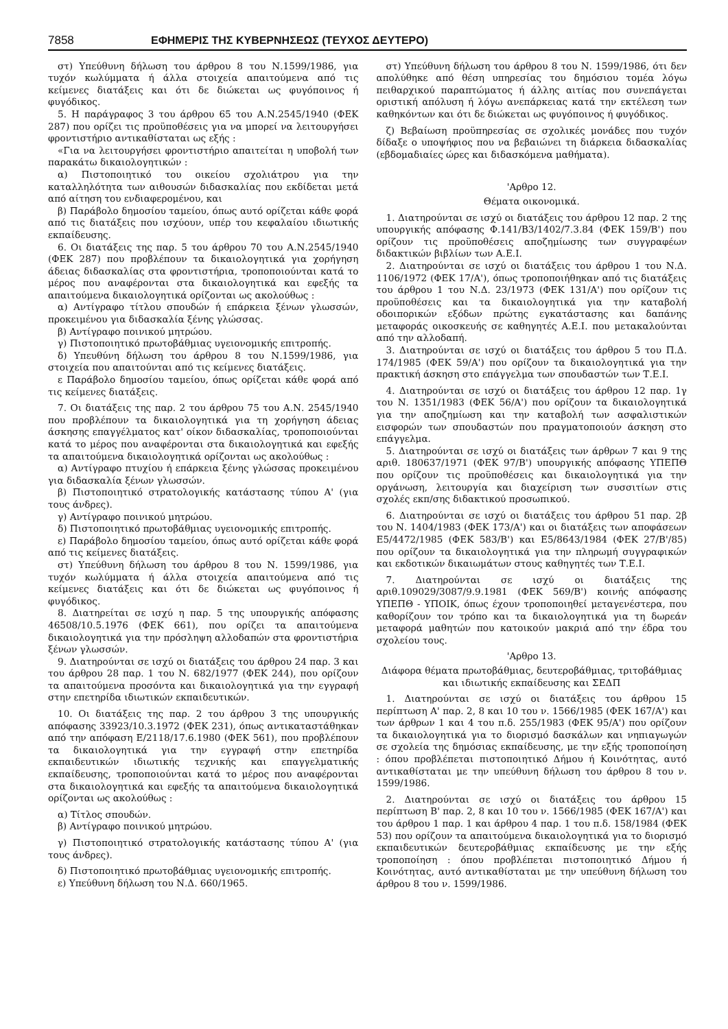7858 ΕΦΗΜΕΡΙΣ ΤΗΣ ΚΥΒΕΡΝΗΣΕΩΣ (ΤΕΥΧΟΣ ΔΕΥΤΕΡΟ)
στ) Υπεύθυνη δήλωση του άρθρου 8 του Ν.1599/1986, για τυχόν κωλύμματα ή άλλα στοιχεία απαιτούμενα από τις κείμενες διατάξεις και ότι δε διώκεται ως φυγόποινος ή φυγόδικος.
5. Η παράγραφος 3 του άρθρου 65 του Α.Ν.2545/1940 (ΦΕΚ 287) που ορίζει τις προϋποθέσεις για να μπορεί να λειτουργήσει φροντιστήριο αντικαθίσταται ως εξής :
«Για να λειτουργήσει φροντιστήριο απαιτείται η υποβολή των παρακάτω δικαιολογητικών :
α) Πιστοποιητικό του οικείου σχολιάτρου για την καταλληλότητα των αιθουσών διδασκαλίας που εκδίδεται μετά από αίτηση του ενδιαφερομένου, και
β) Παράβολο δημοσίου ταμείου, όπως αυτό ορίζεται κάθε φορά από τις διατάξεις που ισχύουν, υπέρ του κεφαλαίου ιδιωτικής εκπαίδευσης.
6. Οι διατάξεις της παρ. 5 του άρθρου 70 του Α.Ν.2545/1940 (ΦΕΚ 287) που προβλέπουν τα δικαιολογητικά για χορήγηση άδειας διδασκαλίας στα φροντιστήρια, τροποποιούνται κατά το μέρος που αναφέρονται στα δικαιολογητικά και εφεξής τα απαιτούμενα δικαιολογητικά ορίζονται ως ακολούθως :
α) Αντίγραφο τίτλου σπουδών ή επάρκεια ξένων γλωσσών, προκειμένου για διδασκαλία ξένης γλώσσας.
β) Αντίγραφο ποινικού μητρώου.
γ) Πιστοποιητικό πρωτοβάθμιας υγειονομικής επιτροπής.
δ) Υπευθύνη δήλωση του άρθρου 8 του Ν.1599/1986, για στοιχεία που απαιτούνται από τις κείμενες διατάξεις.
ε Παράβολο δημοσίου ταμείου, όπως ορίζεται κάθε φορά από τις κείμενες διατάξεις.
7. Οι διατάξεις της παρ. 2 του άρθρου 75 του Α.Ν. 2545/1940 που προβλέπουν τα δικαιολογητικά για τη χορήγηση άδειας άσκησης επαγγέλματος κατ' οίκον διδασκαλίας, τροποποιούνται κατά το μέρος που αναφέρονται στα δικαιολογητικά και εφεξής τα απαιτούμενα δικαιολογητικά ορίζονται ως ακολούθως :
α) Αντίγραφο πτυχίου ή επάρκεια ξένης γλώσσας προκειμένου για διδασκαλία ξένων γλωσσών.
β) Πιστοποιητικό στρατολογικής κατάστασης τύπου Α' (για τους άνδρες).
γ) Αντίγραφο ποινικού μητρώου.
δ) Πιστοποιητικό πρωτοβάθμιας υγειονομικής επιτροπής.
ε) Παράβολο δημοσίου ταμείου, όπως αυτό ορίζεται κάθε φορά από τις κείμενες διατάξεις.
στ) Υπεύθυνη δήλωση του άρθρου 8 του Ν. 1599/1986, για τυχόν κωλύμματα ή άλλα στοιχεία απαιτούμενα από τις κείμενες διατάξεις και ότι δε διώκεται ως φυγόποινος ή φυγόδικος.
8. Διατηρείται σε ισχύ η παρ. 5 της υπουργικής απόφασης 46508/10.5.1976 (ΦΕΚ 661), που ορίζει τα απαιτούμενα δικαιολογητικά για την πρόσληψη αλλοδαπών στα φροντιστήρια ξένων γλωσσών.
9. Διατηρούνται σε ισχύ οι διατάξεις του άρθρου 24 παρ. 3 και του άρθρου 28 παρ. 1 του Ν. 682/1977 (ΦΕΚ 244), που ορίζουν τα απαιτούμενα προσόντα και δικαιολογητικά για την εγγραφή στην επετηρίδα ιδιωτικών εκπαιδευτικών.
10. Οι διατάξεις της παρ. 2 του άρθρου 3 της υπουργικής απόφασης 33923/10.3.1972 (ΦΕΚ 231), όπως αντικαταστάθηκαν από την απόφαση Ε/2118/17.6.1980 (ΦΕΚ 561), που προβλέπουν τα δικαιολογητικά για την εγγραφή στην επετηρίδα εκπαιδευτικών ιδιωτικής τεχνικής και επαγγελματικής εκπαίδευσης, τροποποιούνται κατά το μέρος που αναφέρονται στα δικαιολογητικά και εφεξής τα απαιτούμενα δικαιολογητικά ορίζονται ως ακολούθως :
α) Τίτλος σπουδών.
β) Αντίγραφο ποινικού μητρώου.
γ) Πιστοποιητικό στρατολογικής κατάστασης τύπου Α' (για τους άνδρες).
δ) Πιστοποιητικό πρωτοβάθμιας υγειονομικής επιτροπής.
ε) Υπεύθυνη δήλωση του Ν.Δ. 660/1965.
στ) Υπεύθυνη δήλωση του άρθρου 8 του Ν. 1599/1986, ότι δεν απολύθηκε από θέση υπηρεσίας του δημόσιου τομέα λόγω πειθαρχικού παραπτώματος ή άλλης αιτίας που συνεπάγεται οριστική απόλυση ή λόγω ανεπάρκειας κατά την εκτέλεση των καθηκόντων και ότι δε διώκεται ως φυγόποινος ή φυγόδικος.
ζ) Βεβαίωση προϋπηρεσίας σε σχολικές μονάδες που τυχόν δίδαξε ο υποψήφιος που να βεβαιώνει τη διάρκεια διδασκαλίας (εβδομαδιαίες ώρες και διδασκόμενα μαθήματα).
'Αρθρο 12.
Θέματα οικονομικά.
1. Διατηρούνται σε ισχύ οι διατάξεις του άρθρου 12 παρ. 2 της υπουργικής απόφασης Φ.141/Β3/1402/7.3.84 (ΦΕΚ 159/Β') που ορίζουν τις προϋποθέσεις αποζημίωσης των συγγραφέων διδακτικών βιβλίων των Α.Ε.Ι.
2. Διατηρούνται σε ισχύ οι διατάξεις του άρθρου 1 του Ν.Δ. 1106/1972 (ΦΕΚ 17/Α'), όπως τροποποιήθηκαν από τις διατάξεις του άρθρου 1 του Ν.Δ. 23/1973 (ΦΕΚ 131/Α') που ορίζουν τις προϋποθέσεις και τα δικαιολογητικά για την καταβολή οδοιπορικών εξόδων πρώτης εγκατάστασης και δαπάνης μεταφοράς οικοσκευής σε καθηγητές Α.Ε.Ι. που μετακαλούνται από την αλλοδαπή.
3. Διατηρούνται σε ισχύ οι διατάξεις του άρθρου 5 του Π.Δ. 174/1985 (ΦΕΚ 59/Α') που ορίζουν τα δικαιολογητικά για την πρακτική άσκηση στο επάγγελμα των σπουδαστών των Τ.Ε.Ι.
4. Διατηρούνται σε ισχύ οι διατάξεις του άρθρου 12 παρ. 1γ του Ν. 1351/1983 (ΦΕΚ 56/Α') που ορίζουν τα δικαιολογητικά για την αποζημίωση και την καταβολή των ασφαλιστικών εισφορών των σπουδαστών που πραγματοποιούν άσκηση στο επάγγελμα.
5. Διατηρούνται σε ισχύ οι διατάξεις των άρθρων 7 και 9 της αριθ. 180637/1971 (ΦΕΚ 97/Β') υπουργικής απόφασης ΥΠΕΠΘ που ορίζουν τις προϋποθέσεις και δικαιολογητικά για την οργάνωση, λειτουργία και διαχείριση των συσσιτίων στις σχολές εκπ/σης διδακτικού προσωπικού.
6. Διατηρούνται σε ισχύ οι διατάξεις του άρθρου 51 παρ. 2β του Ν. 1404/1983 (ΦΕΚ 173/Α') και οι διατάξεις των αποφάσεων Ε5/4472/1985 (ΦΕΚ 583/Β') και Ε5/8643/1984 (ΦΕΚ 27/Β'/85) που ορίζουν τα δικαιολογητικά για την πληρωμή συγγραφικών και εκδοτικών δικαιωμάτων στους καθηγητές των Τ.Ε.Ι.
7. Διατηρούνται σε ισχύ οι διατάξεις της αριθ.109029/3087/9.9.1981 (ΦΕΚ 569/Β') κοινής απόφασης ΥΠΕΠΘ - ΥΠΟΙΚ, όπως έχουν τροποποιηθεί μεταγενέστερα, που καθορίζουν τον τρόπο και τα δικαιολογητικά για τη δωρεάν μεταφορά μαθητών που κατοικούν μακριά από την έδρα του σχολείου τους.
'Αρθρο 13.
Διάφορα θέματα πρωτοβάθμιας, δευτεροβάθμιας, τριτοβάθμιας και ιδιωτικής εκπαίδευσης και ΣΕΔΠ
1. Διατηρούνται σε ισχύ οι διατάξεις του άρθρου 15 περίπτωση Α' παρ. 2, 8 και 10 του ν. 1566/1985 (ΦΕΚ 167/Α') και των άρθρων 1 και 4 του π.δ. 255/1983 (ΦΕΚ 95/Α') που ορίζουν τα δικαιολογητικά για το διορισμό δασκάλων και νηπιαγωγών σε σχολεία της δημόσιας εκπαίδευσης, με την εξής τροποποίηση : όπου προβλέπεται πιστοποιητικό Δήμου ή Κοινότητας, αυτό αντικαθίσταται με την υπεύθυνη δήλωση του άρθρου 8 του ν. 1599/1986.
2. Διατηρούνται σε ισχύ οι διατάξεις του άρθρου 15 περίπτωση Β' παρ. 2, 8 και 10 του ν. 1566/1985 (ΦΕΚ 167/Α') και του άρθρου 1 παρ. 1 και άρθρου 4 παρ. 1 του π.δ. 158/1984 (ΦΕΚ 53) που ορίζουν τα απαιτούμενα δικαιολογητικά για το διορισμό εκπαιδευτικών δευτεροβάθμιας εκπαίδευσης με την εξής τροποποίηση : όπου προβλέπεται πιστοποιητικό Δήμου ή Κοινότητας, αυτό αντικαθίσταται με την υπεύθυνη δήλωση του άρθρου 8 του ν. 1599/1986.